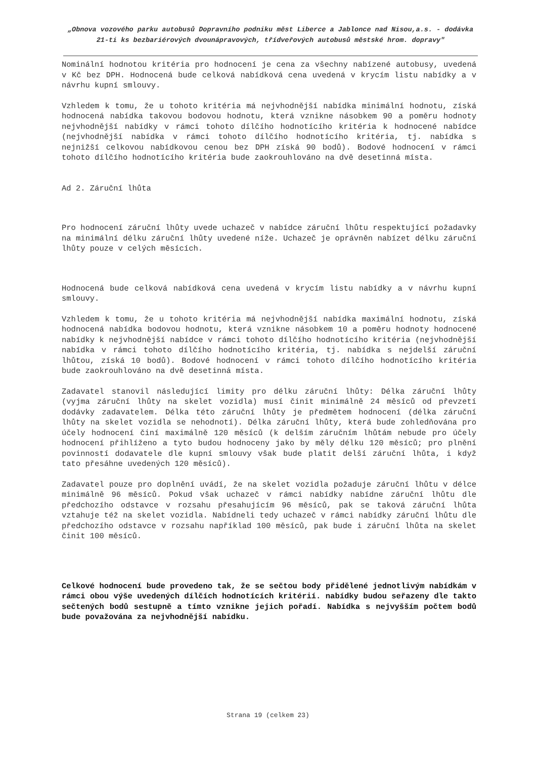„Obnova vozového parku autobusů Dopravního podniku měst Liberce a Jablonce nad Nisou,a.s. - dodávka 21-ti ks bezbariérových dvounápravových, třídveřových autobusů městské hrom. dopravy"
Nominální hodnotou kritéria pro hodnocení je cena za všechny nabízené autobusy, uvedená v Kč bez DPH. Hodnocená bude celková nabídková cena uvedená v krycím listu nabídky a v návrhu kupní smlouvy.
Vzhledem k tomu, že u tohoto kritéria má nejvhodnější nabídka minimální hodnotu, získá hodnocená nabídka takovou bodovou hodnotu, která vznikne násobkem 90 a poměru hodnoty nejvhodnější nabídky v rámci tohoto dílčího hodnotícího kritéria k hodnocené nabídce (nejvhodnější nabídka v rámci tohoto dílčího hodnotícího kritéria, tj. nabídka s nejnižší celkovou nabídkovou cenou bez DPH získá 90 bodů). Bodové hodnocení v rámci tohoto dílčího hodnotícího kritéria bude zaokrouhlováno na dvě desetinná místa.
Ad 2. Záruční lhůta
Pro hodnocení záruční lhůty uvede uchazeč v nabídce záruční lhůtu respektující požadavky na minimální délku záruční lhůty uvedené níže. Uchazeč je oprávněn nabízet délku záruční lhůty pouze v celých měsících.
Hodnocená bude celková nabídková cena uvedená v krycím listu nabídky a v návrhu kupní smlouvy.
Vzhledem k tomu, že u tohoto kritéria má nejvhodnější nabídka maximální hodnotu, získá hodnocená nabídka bodovou hodnotu, která vznikne násobkem 10 a poměru hodnoty hodnocené nabídky k nejvhodnější nabídce v rámci tohoto dílčího hodnotícího kritéria (nejvhodnější nabídka v rámci tohoto dílčího hodnotícího kritéria, tj. nabídka s nejdelší záruční lhůtou, získá 10 bodů). Bodové hodnocení v rámci tohoto dílčího hodnotícího kritéria bude zaokrouhlováno na dvě desetinná místa.
Zadavatel stanovil následující limity pro délku záruční lhůty: Délka záruční lhůty (vyjma záruční lhůty na skelet vozidla) musí činit minimálně 24 měsíců od převzetí dodávky zadavatelem. Délka této záruční lhůty je předmětem hodnocení (délka záruční lhůty na skelet vozidla se nehodnotí). Délka záruční lhůty, která bude zohledňována pro účely hodnocení činí maximálně 120 měsíců (k delším záručním lhůtám nebude pro účely hodnocení přihlíženo a tyto budou hodnoceny jako by měly délku 120 měsíců; pro plnění povinností dodavatele dle kupní smlouvy však bude platit delší záruční lhůta, i když tato přesáhne uvedených 120 měsíců).
Zadavatel pouze pro doplnění uvádí, že na skelet vozidla požaduje záruční lhůtu v délce minimálně 96 měsíců. Pokud však uchazeč v rámci nabídky nabídne záruční lhůtu dle předchozího odstavce v rozsahu přesahujícím 96 měsíců, pak se taková záruční lhůta vztahuje též na skelet vozidla. Nabídneli tedy uchazeč v rámci nabídky záruční lhůtu dle předchozího odstavce v rozsahu například 100 měsíců, pak bude i záruční lhůta na skelet činit 100 měsíců.
Celkové hodnocení bude provedeno tak, že se sečtou body přidělené jednotlivým nabídkám v rámci obou výše uvedených dílčích hodnotících kritérií. nabídky budou seřazeny dle takto sečtených bodů sestupně a tímto vznikne jejich pořadí. Nabídka s nejvyšším počtem bodů bude považována za nejvhodnější nabídku.
Strana 19 (celkem 23)